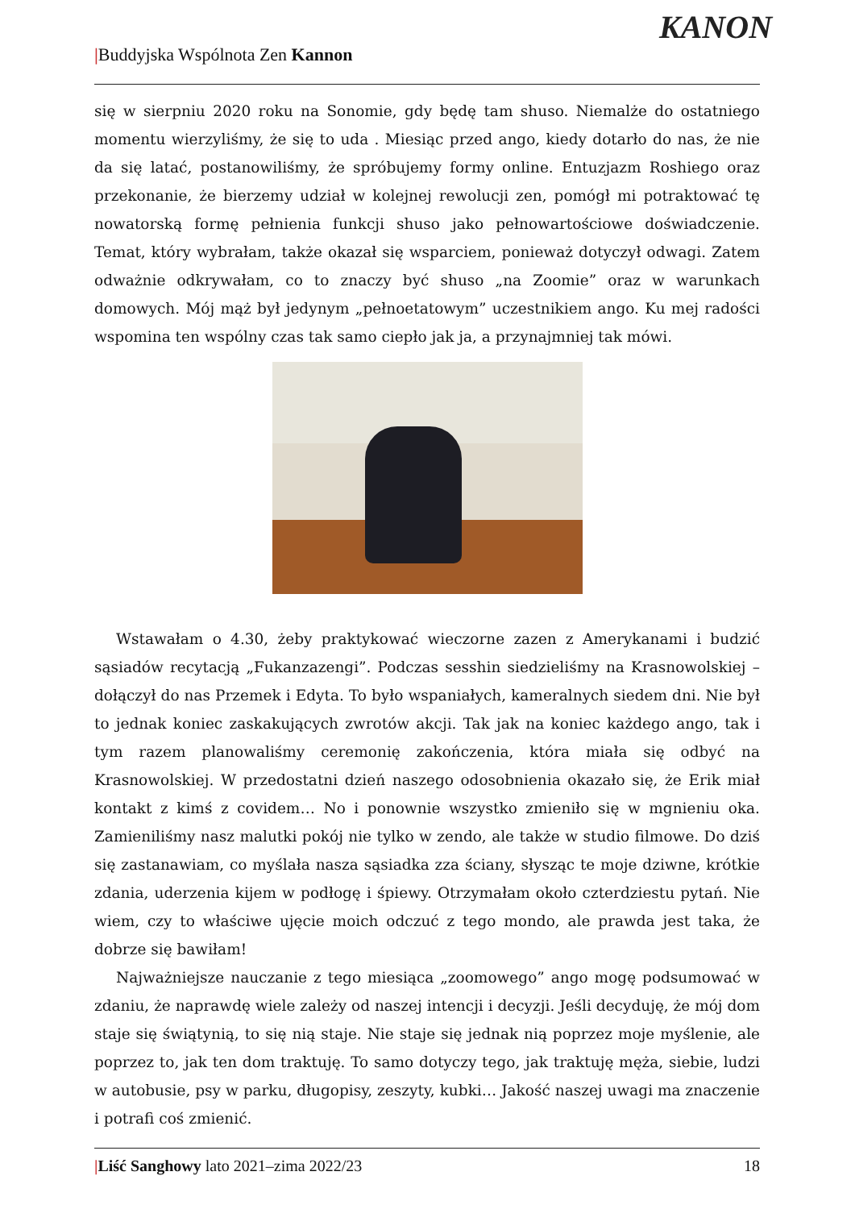|Buddyjska Wspólnota Zen Kannon
KANON
się w sierpniu 2020 roku na Sonomie, gdy będę tam shuso. Niemalże do ostatniego momentu wierzyliśmy, że się to uda . Miesiąc przed ango, kiedy dotarło do nas, że nie da się latać, postanowiliśmy, że spróbujemy formy online. Entuzjazm Roshiego oraz przekonanie, że bierzemy udział w kolejnej rewolucji zen, pomógł mi potraktować tę nowatorską formę pełnienia funkcji shuso jako pełnowartościowe doświadczenie. Temat, który wybrałam, także okazał się wsparciem, ponieważ dotyczył odwagi. Zatem odważnie odkrywałam, co to znaczy być shuso „na Zoomie” oraz w warunkach domowych. Mój mąż był jedynym „pełnoetatowym” uczestnikiem ango. Ku mej radości wspomina ten wspólny czas tak samo ciepło jak ja, a przynajmniej tak mówi.
Wstawałam o 4.30, żeby praktykować wieczorne zazen z Amerykanami i budzić sąsiadów recytacją „Fukanzazengi”. Podczas sesshin siedzieliśmy na Krasnowolskiej – dołączył do nas Przemek i Edyta. To było wspaniałych, kameralnych siedem dni. Nie był to jednak koniec zaskakujących zwrotów akcji. Tak jak na koniec każdego ango, tak i tym razem planowaliśmy ceremonię zakończenia, która miała się odbyć na Krasnowolskiej. W przedostatni dzień naszego odosobnienia okazało się, że Erik miał kontakt z kimś z covidem… No i ponownie wszystko zmieniło się w mgnieniu oka. Zamieniliśmy nasz malutki pokój nie tylko w zendo, ale także w studio filmowe. Do dziś się zastanawiam, co myślała nasza sąsiadka zza ściany, słysząc te moje dziwne, krótkie zdania, uderzenia kijem w podłogę i śpiewy. Otrzymałam około czterdziestu pytań. Nie wiem, czy to właściwe ujęcie moich odczuć z tego mondo, ale prawda jest taka, że dobrze się bawiłam!
Najważniejsze nauczanie z tego miesiąca „zoomowego” ango mogę podsumować w zdaniu, że naprawdę wiele zależy od naszej intencji i decyzji. Jeśli decyduję, że mój dom staje się świątynią, to się nią staje. Nie staje się jednak nią poprzez moje myślenie, ale poprzez to, jak ten dom traktuję. To samo dotyczy tego, jak traktuję męża, siebie, ludzi w autobusie, psy w parku, długopisy, zeszyty, kubki… Jakość naszej uwagi ma znaczenie i potrafi coś zmienić.
|Liść Sanghowy lato 2021–zima 2022/23 18